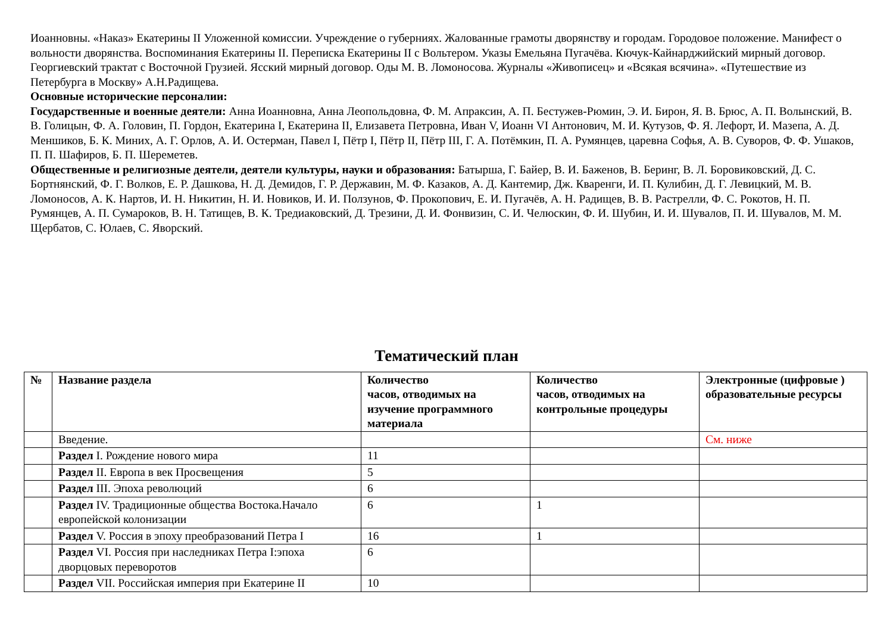Иоанновны. «Наказ» Екатерины II Уложенной комиссии. Учреждение о губерниях. Жалованные грамоты дворянству и городам. Городовое положение. Манифест о вольности дворянства. Воспоминания Екатерины II. Переписка Екатерины II с Вольтером. Указы Емельяна Пугачёва. Кючук-Кайнарджийский мирный договор. Георгиевский трактат с Восточной Грузией. Ясский мирный договор. Оды М. В. Ломоносова. Журналы «Живописец» и «Всякая всячина». «Путешествие из Петербурга в Москву» А.Н.Радищева.
Основные исторические персоналии:
Государственные и военные деятели: Анна Иоанновна, Анна Леопольдовна, Ф. М. Апраксин, А. П. Бестужев-Рюмин, Э. И. Бирон, Я. В. Брюс, А. П. Волынский, В. В. Голицын, Ф. А. Головин, П. Гордон, Екатерина I, Екатерина II, Елизавета Петровна, Иван V, Иоанн VI Антонович, М. И. Кутузов, Ф. Я. Лефорт, И. Мазепа, А. Д. Меншиков, Б. К. Миних, А. Г. Орлов, А. И. Остерман, Павел I, Пётр I, Пётр II, Пётр III, Г. А. Потёмкин, П. А. Румянцев, царевна Софья, А. В. Суворов, Ф. Ф. Ушаков, П. П. Шафиров, Б. П. Шереметев.
Общественные и религиозные деятели, деятели культуры, науки и образования: Батырша, Г. Байер, В. И. Баженов, В. Беринг, В. Л. Боровиковский, Д. С. Бортнянский, Ф. Г. Волков, Е. Р. Дашкова, Н. Д. Демидов, Г. Р. Державин, М. Ф. Казаков, А. Д. Кантемир, Дж. Кваренги, И. П. Кулибин, Д. Г. Левицкий, М. В. Ломоносов, А. К. Нартов, И. Н. Никитин, Н. И. Новиков, И. И. Ползунов, Ф. Прокопович, Е. И. Пугачёв, А. Н. Радищев, В. В. Растрелли, Ф. С. Рокотов, Н. П. Румянцев, А. П. Сумароков, В. Н. Татищев, В. К. Тредиаковский, Д. Трезини, Д. И. Фонвизин, С. И. Челюскин, Ф. И. Шубин, И. И. Шувалов, П. И. Шувалов, М. М. Щербатов, С. Юлаев, С. Яворский.
Тематический план
| № | Название раздела | Количество часов, отводимых на изучение программного материала | Количество часов, отводимых на контрольные процедуры | Электронные (цифровые ) образовательные ресурсы |
| --- | --- | --- | --- | --- |
| | Введение. | | | См. ниже |
| | Раздел I. Рождение нового мира | 11 | | |
| | Раздел II. Европа в век Просвещения | 5 | | |
| | Раздел III. Эпоха революций | 6 | | |
| | Раздел IV. Традиционные общества Востока.Начало европейской колонизации | 6 | 1 | |
| | Раздел V. Россия в эпоху преобразований Петра I | 16 | 1 | |
| | Раздел VI. Россия при наследниках Петра I:эпоха дворцовых переворотов | 6 | | |
| | Раздел VII. Российская империя при Екатерине II | 10 | | |